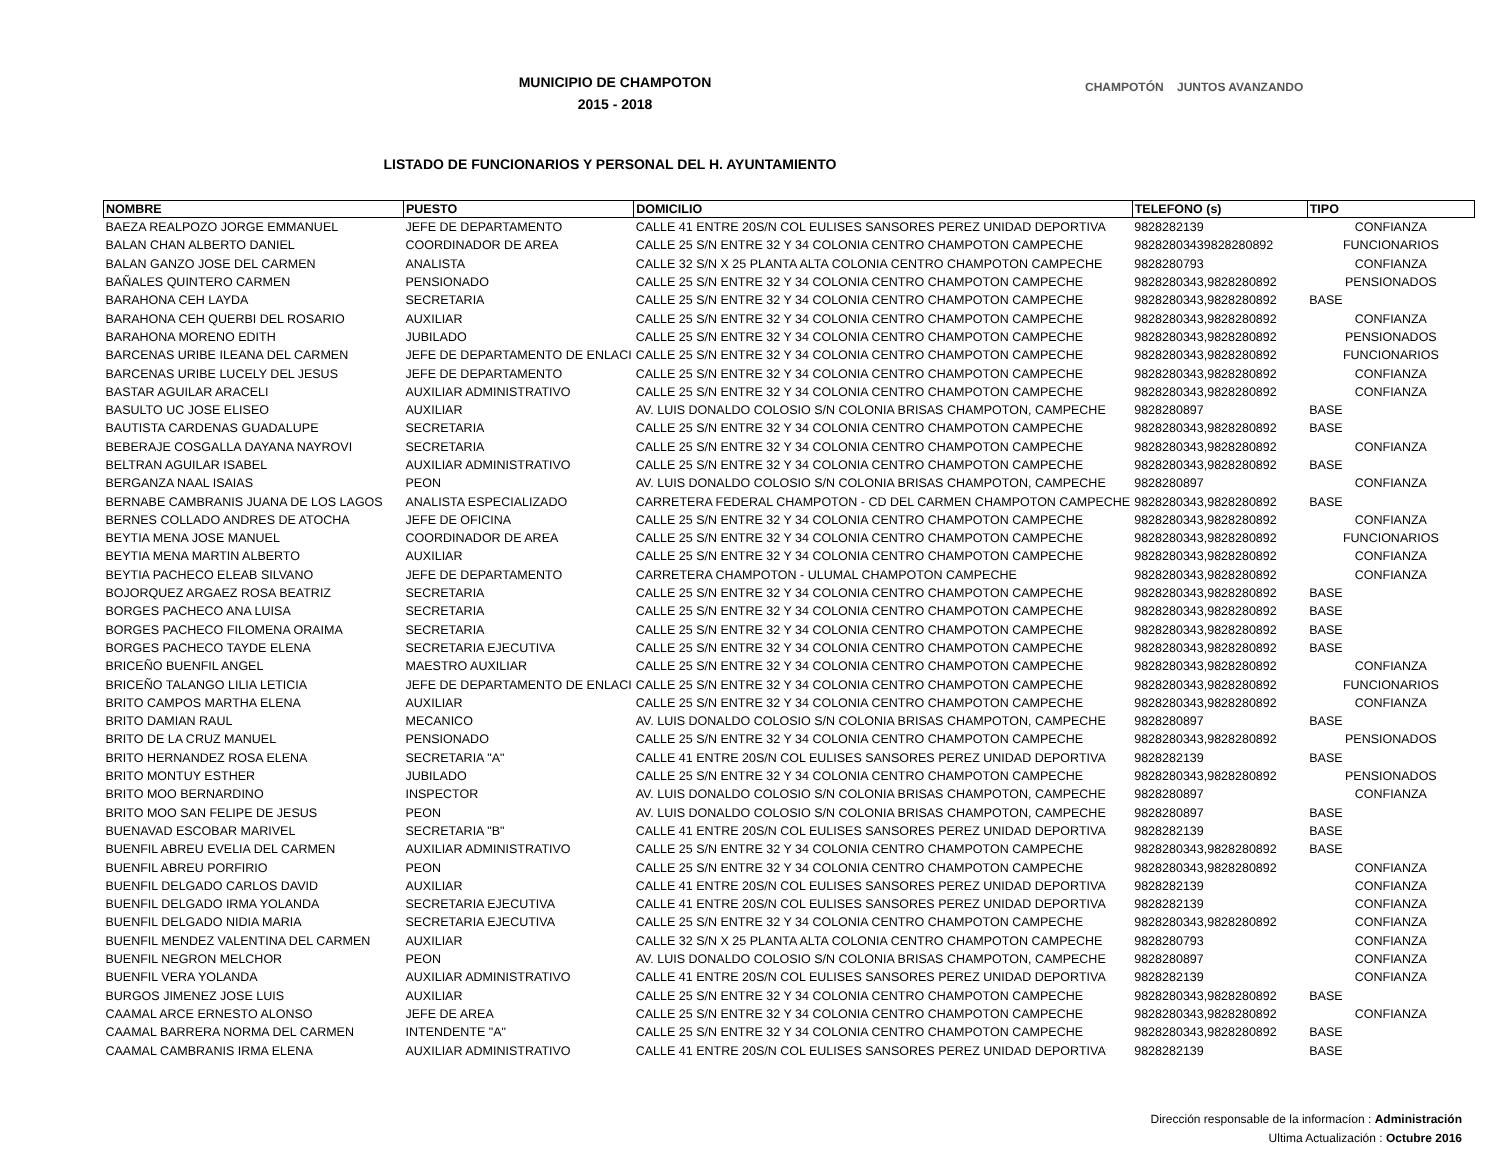MUNICIPIO DE CHAMPOTON
2015 - 2018
LISTADO DE FUNCIONARIOS Y PERSONAL DEL H. AYUNTAMIENTO
CHAMPOTÓN JUNTOS AVANZANDO
| NOMBRE | PUESTO | DOMICILIO | TELEFONO (s) | TIPO |
| --- | --- | --- | --- | --- |
| BAEZA REALPOZO JORGE EMMANUEL | JEFE DE DEPARTAMENTO | CALLE 41 ENTRE 20S/N COL EULISES SANSORES PEREZ UNIDAD DEPORTIVA | 9828282139 | CONFIANZA |
| BALAN CHAN ALBERTO DANIEL | COORDINADOR DE AREA | CALLE 25 S/N ENTRE 32 Y 34 COLONIA CENTRO CHAMPOTON CAMPECHE | 98282803439828280892 | FUNCIONARIOS |
| BALAN GANZO JOSE DEL CARMEN | ANALISTA | CALLE 32 S/N X 25 PLANTA ALTA COLONIA CENTRO CHAMPOTON CAMPECHE | 9828280793 | CONFIANZA |
| BAÑALES QUINTERO CARMEN | PENSIONADO | CALLE 25 S/N ENTRE 32 Y 34 COLONIA CENTRO CHAMPOTON CAMPECHE | 9828280343,9828280892 | PENSIONADOS |
| BARAHONA CEH LAYDA | SECRETARIA | CALLE 25 S/N ENTRE 32 Y 34 COLONIA CENTRO CHAMPOTON CAMPECHE | 9828280343,9828280892 | BASE |
| BARAHONA CEH QUERBI DEL ROSARIO | AUXILIAR | CALLE 25 S/N ENTRE 32 Y 34 COLONIA CENTRO CHAMPOTON CAMPECHE | 9828280343,9828280892 | CONFIANZA |
| BARAHONA MORENO EDITH | JUBILADO | CALLE 25 S/N ENTRE 32 Y 34 COLONIA CENTRO CHAMPOTON CAMPECHE | 9828280343,9828280892 | PENSIONADOS |
| BARCENAS URIBE ILEANA DEL CARMEN | JEFE DE DEPARTAMENTO DE ENLACI | CALLE 25 S/N ENTRE 32 Y 34 COLONIA CENTRO CHAMPOTON CAMPECHE | 9828280343,9828280892 | FUNCIONARIOS |
| BARCENAS URIBE LUCELY DEL JESUS | JEFE DE DEPARTAMENTO | CALLE 25 S/N ENTRE 32 Y 34 COLONIA CENTRO CHAMPOTON CAMPECHE | 9828280343,9828280892 | CONFIANZA |
| BASTAR AGUILAR ARACELI | AUXILIAR ADMINISTRATIVO | CALLE 25 S/N ENTRE 32 Y 34 COLONIA CENTRO CHAMPOTON CAMPECHE | 9828280343,9828280892 | CONFIANZA |
| BASULTO UC JOSE ELISEO | AUXILIAR | AV. LUIS DONALDO COLOSIO S/N COLONIA BRISAS CHAMPOTON, CAMPECHE | 9828280897 | BASE |
| BAUTISTA CARDENAS GUADALUPE | SECRETARIA | CALLE 25 S/N ENTRE 32 Y 34 COLONIA CENTRO CHAMPOTON CAMPECHE | 9828280343,9828280892 | BASE |
| BEBERAJE COSGALLA DAYANA NAYROVI | SECRETARIA | CALLE 25 S/N ENTRE 32 Y 34 COLONIA CENTRO CHAMPOTON CAMPECHE | 9828280343,9828280892 | CONFIANZA |
| BELTRAN AGUILAR ISABEL | AUXILIAR ADMINISTRATIVO | CALLE 25 S/N ENTRE 32 Y 34 COLONIA CENTRO CHAMPOTON CAMPECHE | 9828280343,9828280892 | BASE |
| BERGANZA NAAL ISAIAS | PEON | AV. LUIS DONALDO COLOSIO S/N COLONIA BRISAS CHAMPOTON, CAMPECHE | 9828280897 | CONFIANZA |
| BERNABE CAMBRANIS JUANA DE LOS LAGOS | ANALISTA ESPECIALIZADO | CARRETERA FEDERAL CHAMPOTON - CD DEL CARMEN CHAMPOTON CAMPECHE | 9828280343,9828280892 | BASE |
| BERNES COLLADO ANDRES DE ATOCHA | JEFE DE OFICINA | CALLE 25 S/N ENTRE 32 Y 34 COLONIA CENTRO CHAMPOTON CAMPECHE | 9828280343,9828280892 | CONFIANZA |
| BEYTIA MENA JOSE MANUEL | COORDINADOR DE AREA | CALLE 25 S/N ENTRE 32 Y 34 COLONIA CENTRO CHAMPOTON CAMPECHE | 9828280343,9828280892 | FUNCIONARIOS |
| BEYTIA MENA MARTIN ALBERTO | AUXILIAR | CALLE 25 S/N ENTRE 32 Y 34 COLONIA CENTRO CHAMPOTON CAMPECHE | 9828280343,9828280892 | CONFIANZA |
| BEYTIA PACHECO ELEAB SILVANO | JEFE DE DEPARTAMENTO | CARRETERA CHAMPOTON - ULUMAL CHAMPOTON CAMPECHE | 9828280343,9828280892 | CONFIANZA |
| BOJORQUEZ ARGAEZ ROSA BEATRIZ | SECRETARIA | CALLE 25 S/N ENTRE 32 Y 34 COLONIA CENTRO CHAMPOTON CAMPECHE | 9828280343,9828280892 | BASE |
| BORGES PACHECO ANA LUISA | SECRETARIA | CALLE 25 S/N ENTRE 32 Y 34 COLONIA CENTRO CHAMPOTON CAMPECHE | 9828280343,9828280892 | BASE |
| BORGES PACHECO FILOMENA ORAIMA | SECRETARIA | CALLE 25 S/N ENTRE 32 Y 34 COLONIA CENTRO CHAMPOTON CAMPECHE | 9828280343,9828280892 | BASE |
| BORGES PACHECO TAYDE ELENA | SECRETARIA EJECUTIVA | CALLE 25 S/N ENTRE 32 Y 34 COLONIA CENTRO CHAMPOTON CAMPECHE | 9828280343,9828280892 | BASE |
| BRICEÑO BUENFIL ANGEL | MAESTRO AUXILIAR | CALLE 25 S/N ENTRE 32 Y 34 COLONIA CENTRO CHAMPOTON CAMPECHE | 9828280343,9828280892 | CONFIANZA |
| BRICEÑO TALANGO LILIA LETICIA | JEFE DE DEPARTAMENTO DE ENLACI | CALLE 25 S/N ENTRE 32 Y 34 COLONIA CENTRO CHAMPOTON CAMPECHE | 9828280343,9828280892 | FUNCIONARIOS |
| BRITO CAMPOS MARTHA ELENA | AUXILIAR | CALLE 25 S/N ENTRE 32 Y 34 COLONIA CENTRO CHAMPOTON CAMPECHE | 9828280343,9828280892 | CONFIANZA |
| BRITO DAMIAN RAUL | MECANICO | AV. LUIS DONALDO COLOSIO S/N COLONIA BRISAS CHAMPOTON, CAMPECHE | 9828280897 | BASE |
| BRITO DE LA CRUZ MANUEL | PENSIONADO | CALLE 25 S/N ENTRE 32 Y 34 COLONIA CENTRO CHAMPOTON CAMPECHE | 9828280343,9828280892 | PENSIONADOS |
| BRITO HERNANDEZ ROSA ELENA | SECRETARIA "A" | CALLE 41 ENTRE 20S/N COL EULISES SANSORES PEREZ UNIDAD DEPORTIVA | 9828282139 | BASE |
| BRITO MONTUY ESTHER | JUBILADO | CALLE 25 S/N ENTRE 32 Y 34 COLONIA CENTRO CHAMPOTON CAMPECHE | 9828280343,9828280892 | PENSIONADOS |
| BRITO MOO BERNARDINO | INSPECTOR | AV. LUIS DONALDO COLOSIO S/N COLONIA BRISAS CHAMPOTON, CAMPECHE | 9828280897 | CONFIANZA |
| BRITO MOO SAN FELIPE DE JESUS | PEON | AV. LUIS DONALDO COLOSIO S/N COLONIA BRISAS CHAMPOTON, CAMPECHE | 9828280897 | BASE |
| BUENAVAD ESCOBAR MARIVEL | SECRETARIA "B" | CALLE 41 ENTRE 20S/N COL EULISES SANSORES PEREZ UNIDAD DEPORTIVA | 9828282139 | BASE |
| BUENFIL ABREU EVELIA DEL CARMEN | AUXILIAR ADMINISTRATIVO | CALLE 25 S/N ENTRE 32 Y 34 COLONIA CENTRO CHAMPOTON CAMPECHE | 9828280343,9828280892 | BASE |
| BUENFIL ABREU PORFIRIO | PEON | CALLE 25 S/N ENTRE 32 Y 34 COLONIA CENTRO CHAMPOTON CAMPECHE | 9828280343,9828280892 | CONFIANZA |
| BUENFIL DELGADO CARLOS DAVID | AUXILIAR | CALLE 41 ENTRE 20S/N COL EULISES SANSORES PEREZ UNIDAD DEPORTIVA | 9828282139 | CONFIANZA |
| BUENFIL DELGADO IRMA YOLANDA | SECRETARIA EJECUTIVA | CALLE 41 ENTRE 20S/N COL EULISES SANSORES PEREZ UNIDAD DEPORTIVA | 9828282139 | CONFIANZA |
| BUENFIL DELGADO NIDIA MARIA | SECRETARIA EJECUTIVA | CALLE 25 S/N ENTRE 32 Y 34 COLONIA CENTRO CHAMPOTON CAMPECHE | 9828280343,9828280892 | CONFIANZA |
| BUENFIL MENDEZ VALENTINA DEL CARMEN | AUXILIAR | CALLE 32 S/N X 25 PLANTA ALTA COLONIA CENTRO CHAMPOTON CAMPECHE | 9828280793 | CONFIANZA |
| BUENFIL NEGRON MELCHOR | PEON | AV. LUIS DONALDO COLOSIO S/N COLONIA BRISAS CHAMPOTON, CAMPECHE | 9828280897 | CONFIANZA |
| BUENFIL VERA YOLANDA | AUXILIAR ADMINISTRATIVO | CALLE 41 ENTRE 20S/N COL EULISES SANSORES PEREZ UNIDAD DEPORTIVA | 9828282139 | CONFIANZA |
| BURGOS JIMENEZ JOSE LUIS | AUXILIAR | CALLE 25 S/N ENTRE 32 Y 34 COLONIA CENTRO CHAMPOTON CAMPECHE | 9828280343,9828280892 | BASE |
| CAAMAL ARCE ERNESTO ALONSO | JEFE DE AREA | CALLE 25 S/N ENTRE 32 Y 34 COLONIA CENTRO CHAMPOTON CAMPECHE | 9828280343,9828280892 | CONFIANZA |
| CAAMAL BARRERA NORMA DEL CARMEN | INTENDENTE "A" | CALLE 25 S/N ENTRE 32 Y 34 COLONIA CENTRO CHAMPOTON CAMPECHE | 9828280343,9828280892 | BASE |
| CAAMAL CAMBRANIS IRMA ELENA | AUXILIAR ADMINISTRATIVO | CALLE 41 ENTRE 20S/N COL EULISES SANSORES PEREZ UNIDAD DEPORTIVA | 9828282139 | BASE |
Dirección responsable de la informacíon : Administración
Ultima Actualización : Octubre 2016